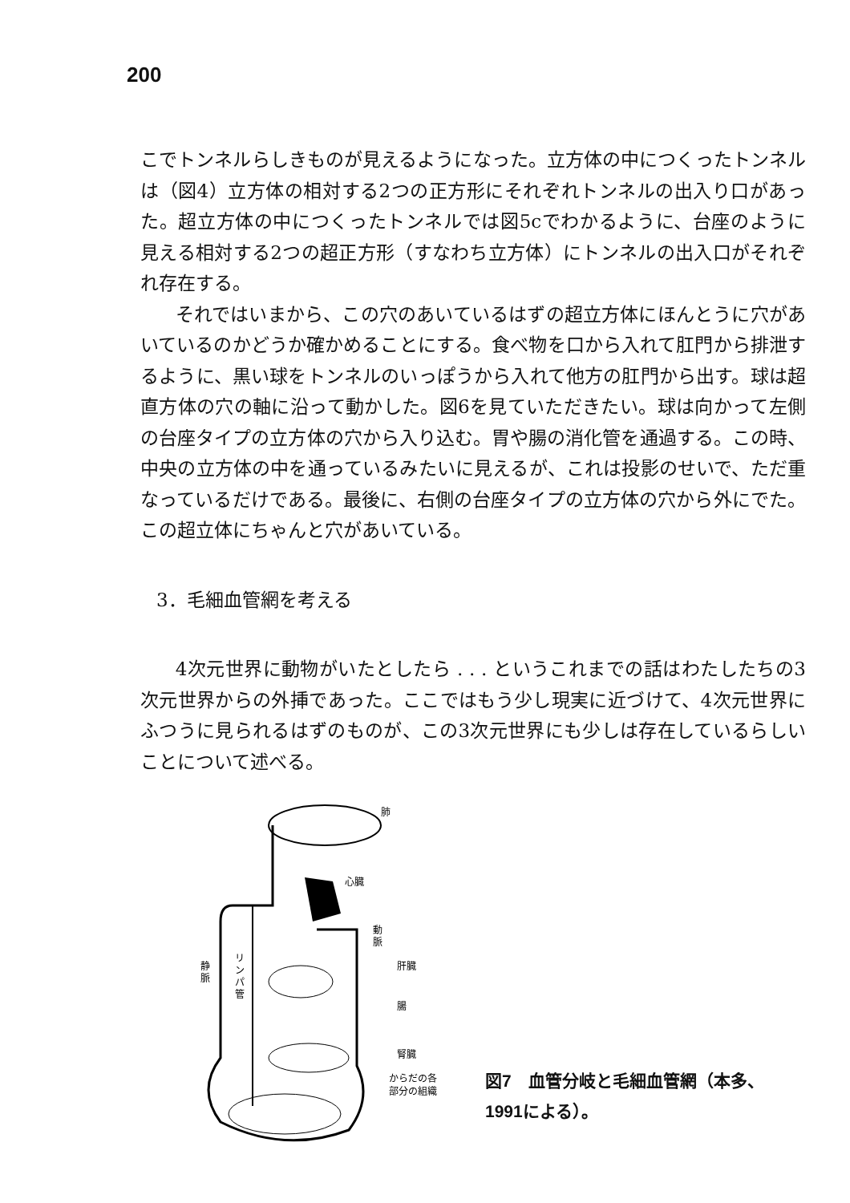200
こでトンネルらしきものが見えるようになった。立方体の中につくったトンネルは（図4）立方体の相対する2つの正方形にそれぞれトンネルの出入り口があった。超立方体の中につくったトンネルでは図5cでわかるように、台座のように見える相対する2つの超正方形（すなわち立方体）にトンネルの出入口がそれぞれ存在する。
それではいまから、この穴のあいているはずの超立方体にほんとうに穴があいているのかどうか確かめることにする。食べ物を口から入れて肛門から排泄するように、黒い球をトンネルのいっぽうから入れて他方の肛門から出す。球は超直方体の穴の軸に沿って動かした。図6を見ていただきたい。球は向かって左側の台座タイプの立方体の穴から入り込む。胃や腸の消化管を通過する。この時、中央の立方体の中を通っているみたいに見えるが、これは投影のせいで、ただ重なっているだけである。最後に、右側の台座タイプの立方体の穴から外にでた。この超立体にちゃんと穴があいている。
3．毛細血管網を考える
4次元世界に動物がいたとしたら . . . というこれまでの話はわたしたちの3次元世界からの外挿であった。ここではもう少し現実に近づけて、4次元世界にふつうに見られるはずのものが、この3次元世界にも少しは存在しているらしいことについて述べる。
肺
心臓
動
脈
静
脈
肝臓
腸
腎臓
からだの各
部分の組織
リ
ン
パ
管
図7　血管分岐と毛細血管網（本多、1991による）。